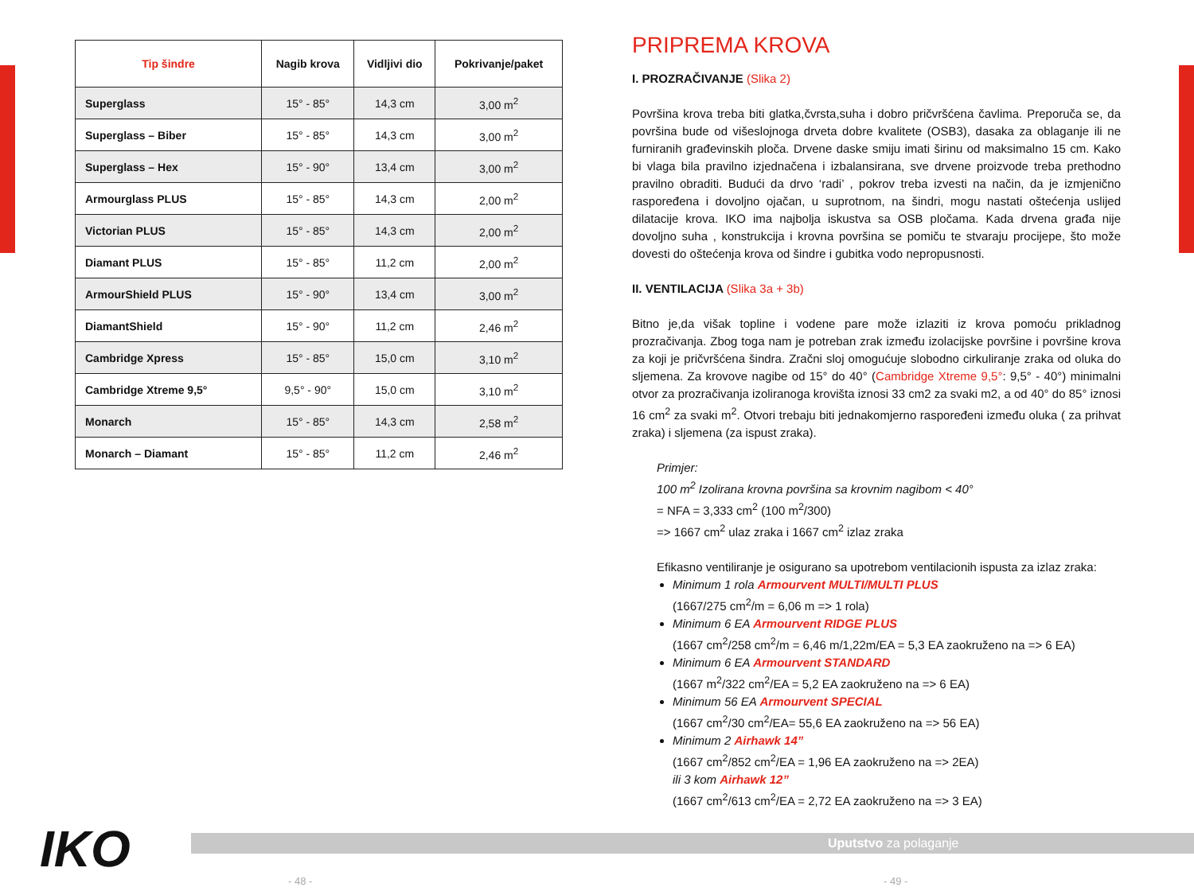| Tip šindre | Nagib krova | Vidljivi dio | Pokrivanje/paket |
| --- | --- | --- | --- |
| Superglass | 15° - 85° | 14,3 cm | 3,00 m<sup>2</sup> |
| Superglass – Biber | 15° - 85° | 14,3 cm | 3,00 m<sup>2</sup> |
| Superglass – Hex | 15° - 90° | 13,4 cm | 3,00 m<sup>2</sup> |
| Armourglass PLUS | 15° - 85° | 14,3 cm | 2,00 m<sup>2</sup> |
| Victorian PLUS | 15° - 85° | 14,3 cm | 2,00 m<sup>2</sup> |
| Diamant PLUS | 15° - 85° | 11,2 cm | 2,00 m<sup>2</sup> |
| ArmourShield PLUS | 15° - 90° | 13,4 cm | 3,00 m<sup>2</sup> |
| DiamantShield | 15° - 90° | 11,2 cm | 2,46 m<sup>2</sup> |
| Cambridge Xpress | 15° - 85° | 15,0 cm | 3,10 m<sup>2</sup> |
| Cambridge Xtreme 9,5° | 9,5° - 90° | 15,0 cm | 3,10 m<sup>2</sup> |
| Monarch | 15° - 85° | 14,3 cm | 2,58 m<sup>2</sup> |
| Monarch – Diamant | 15° - 85° | 11,2 cm | 2,46 m<sup>2</sup> |
PRIPREMA KROVA
I. PROZRAČIVANJE (Slika 2)
Površina krova treba biti glatka,čvrsta,suha i dobro pričvršćena čavlima. Preporuča se, da površina bude od višeslojnoga drveta dobre kvalitete (OSB3), dasaka za oblaganje ili ne furniranih građevinskih ploča. Drvene daske smiju imati širinu od maksimalno 15 cm. Kako bi vlaga bila pravilno izjednačena i izbalansirana, sve drvene proizvode treba prethodno pravilno obraditi. Budući da drvo ‘radi’ , pokrov treba izvesti na način, da je izmjenično raspoređena i dovoljno ojačan, u suprotnom, na šindri, mogu nastati oštećenja uslijed dilatacije krova. IKO ima najbolja iskustva sa OSB pločama. Kada drvena građa nije dovoljno suha , konstrukcija i krovna površina se pomiču te stvaraju procijepe, što može dovesti do oštećenja krova od šindre i gubitka vodo nepropusnosti.
II. VENTILACIJA (Slika 3a + 3b)
Bitno je,da višak topline i vodene pare može izlaziti iz krova pomoću prikladnog prozračivanja. Zbog toga nam je potreban zrak između izolacijske površine i površine krova za koji je pričvršćena šindra. Zračni sloj omogućuje slobodno cirkuliranje zraka od oluka do sljemena. Za krovove nagibe od 15° do 40° (Cambridge Xtreme 9,5°: 9,5° - 40°) minimalni otvor za prozračivanja izoliranoga krovišta iznosi 33 cm2 za svaki m2, a od 40° do 85° iznosi 16 cm<sup>2</sup> za svaki m<sup>2</sup>. Otvori trebaju biti jednakomjerno raspoređeni između oluka ( za prihvat zraka) i sljemena (za ispust zraka).
Primjer:
100 m<sup>2</sup> Izolirana krovna površina sa krovnim nagibom < 40°
= NFA = 3,333 cm<sup>2</sup> (100 m<sup>2</sup>/300)
=> 1667 cm<sup>2</sup> ulaz zraka i 1667 cm<sup>2</sup> izlaz zraka
Efikasno ventiliranje je osigurano sa upotrebom ventilacionih ispusta za izlaz zraka:
Minimum 1 rola Armourvent MULTI/MULTI PLUS
(1667/275 cm<sup>2</sup>/m = 6,06 m => 1 rola)
Minimum 6 EA Armourvent RIDGE PLUS
(1667 cm<sup>2</sup>/258 cm<sup>2</sup>/m = 6,46 m/1,22m/EA = 5,3 EA zaokruženo na => 6 EA)
Minimum 6 EA Armourvent STANDARD
(1667 m<sup>2</sup>/322 cm<sup>2</sup>/EA = 5,2 EA zaokruženo na => 6 EA)
Minimum 56 EA Armourvent SPECIAL
(1667 cm<sup>2</sup>/30 cm<sup>2</sup>/EA= 55,6 EA zaokruženo na => 56 EA)
Minimum 2 Airhawk 14”
(1667 cm<sup>2</sup>/852 cm<sup>2</sup>/EA = 1,96 EA zaokruženo na => 2EA)
ili 3 kom Airhawk 12”
(1667 cm<sup>2</sup>/613 cm<sup>2</sup>/EA = 2,72 EA zaokruženo na => 3 EA)
Uputstvo za polaganje
IKO
- 48 - - 49 -